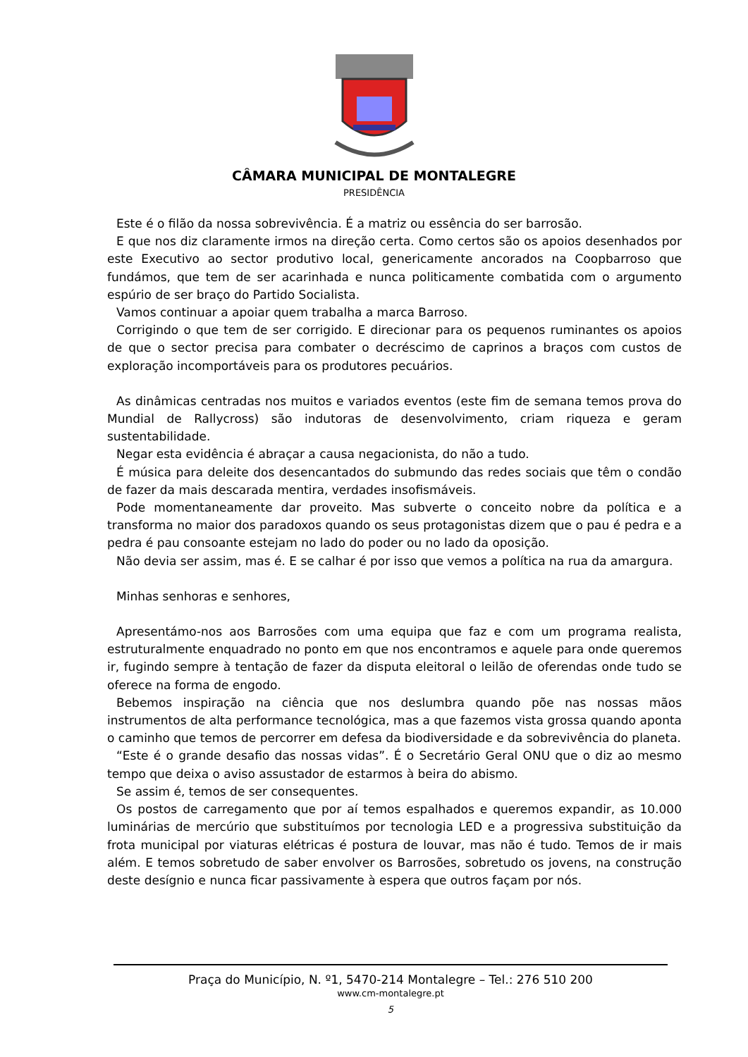CÂMARA MUNICIPAL DE MONTALEGRE
PRESIDÊNCIA
Este é o filão da nossa sobrevivência. É a matriz ou essência do ser barrosão.
E que nos diz claramente irmos na direção certa. Como certos são os apoios desenhados por este Executivo ao sector produtivo local, genericamente ancorados na Coopbarroso que fundámos, que tem de ser acarinhada e nunca politicamente combatida com o argumento espúrio de ser braço do Partido Socialista.
Vamos continuar a apoiar quem trabalha a marca Barroso.
Corrigindo o que tem de ser corrigido. E direcionar para os pequenos ruminantes os apoios de que o sector precisa para combater o decréscimo de caprinos a braços com custos de exploração incomportáveis para os produtores pecuários.
As dinâmicas centradas nos muitos e variados eventos (este fim de semana temos prova do Mundial de Rallycross) são indutoras de desenvolvimento, criam riqueza e geram sustentabilidade.
Negar esta evidência é abraçar a causa negacionista, do não a tudo.
É música para deleite dos desencantados do submundo das redes sociais que têm o condão de fazer da mais descarada mentira, verdades insofismáveis.
Pode momentaneamente dar proveito. Mas subverte o conceito nobre da política e a transforma no maior dos paradoxos quando os seus protagonistas dizem que o pau é pedra e a pedra é pau consoante estejam no lado do poder ou no lado da oposição.
Não devia ser assim, mas é. E se calhar é por isso que vemos a política na rua da amargura.
Minhas senhoras e senhores,
Apresentámo-nos aos Barrosões com uma equipa que faz e com um programa realista, estruturalmente enquadrado no ponto em que nos encontramos e aquele para onde queremos ir, fugindo sempre à tentação de fazer da disputa eleitoral o leilão de oferendas onde tudo se oferece na forma de engodo.
Bebemos inspiração na ciência que nos deslumbra quando põe nas nossas mãos instrumentos de alta performance tecnológica, mas a que fazemos vista grossa quando aponta o caminho que temos de percorrer em defesa da biodiversidade e da sobrevivência do planeta.
“Este é o grande desafio das nossas vidas”. É o Secretário Geral ONU que o diz ao mesmo tempo que deixa o aviso assustador de estarmos à beira do abismo.
Se assim é, temos de ser consequentes.
Os postos de carregamento que por aí temos espalhados e queremos expandir, as 10.000 luminárias de mercúrio que substituímos por tecnologia LED e a progressiva substituição da frota municipal por viaturas elétricas é postura de louvar, mas não é tudo. Temos de ir mais além. E temos sobretudo de saber envolver os Barrosões, sobretudo os jovens, na construção deste desígnio e nunca ficar passivamente à espera que outros façam por nós.
Praça do Município, N. º1, 5470-214 Montalegre – Tel.: 276 510 200
www.cm-montalegre.pt
5